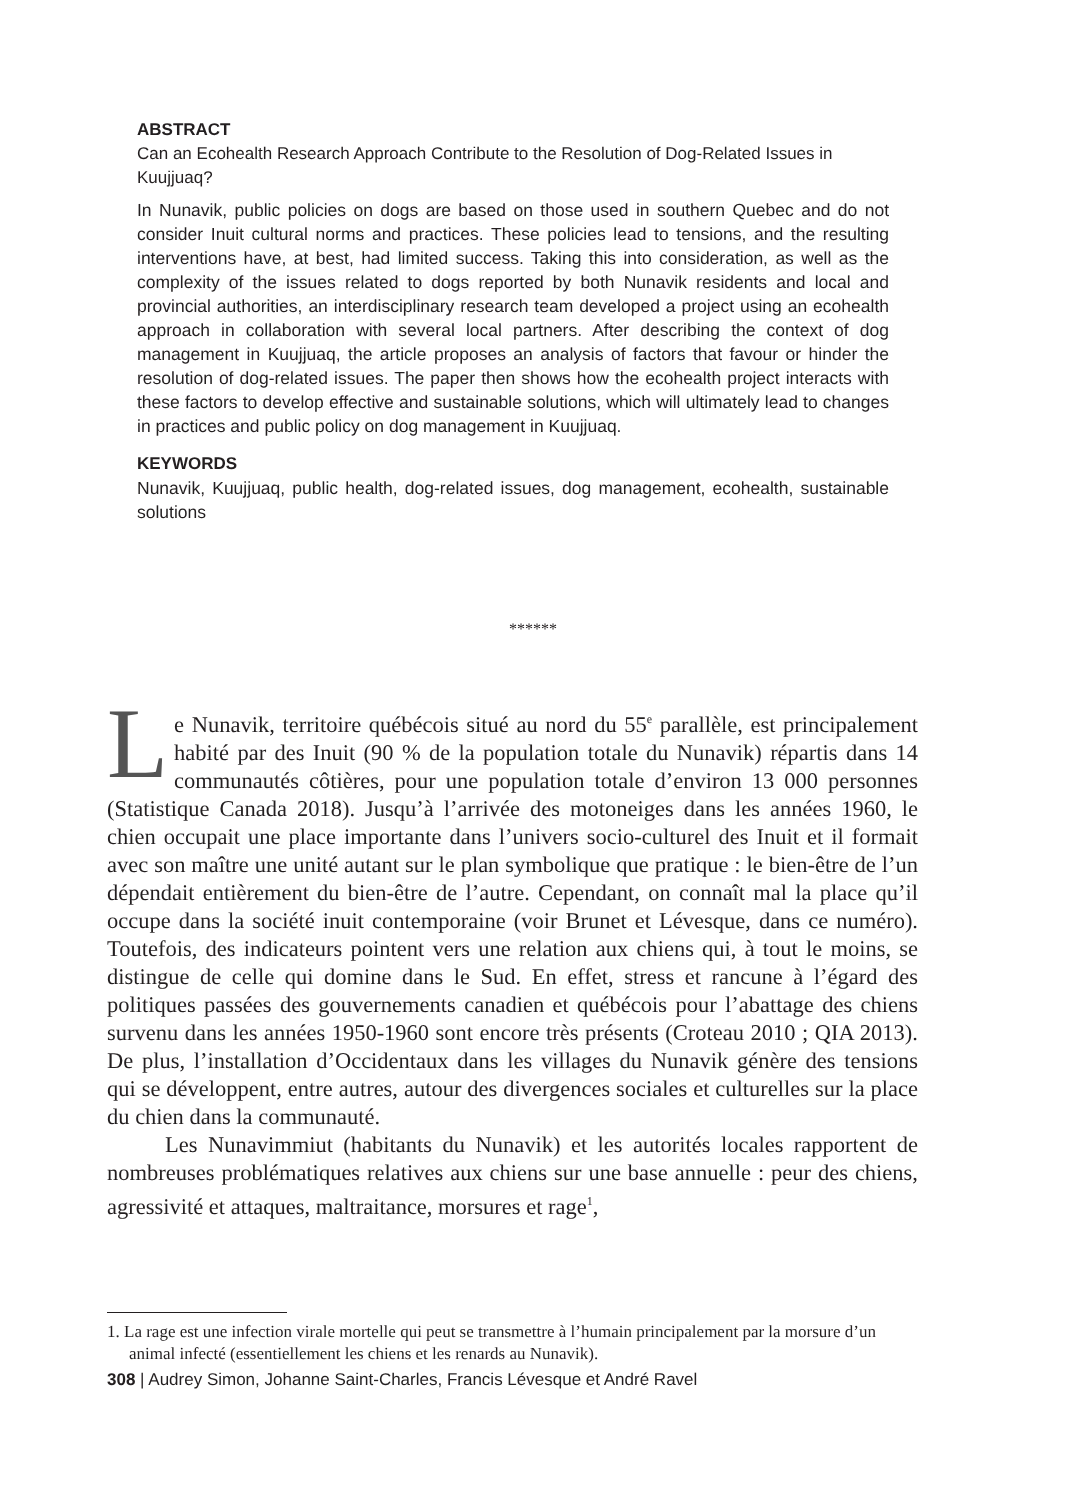ABSTRACT
Can an Ecohealth Research Approach Contribute to the Resolution of Dog-Related Issues in Kuujjuaq?
In Nunavik, public policies on dogs are based on those used in southern Quebec and do not consider Inuit cultural norms and practices. These policies lead to tensions, and the resulting interventions have, at best, had limited success. Taking this into consideration, as well as the complexity of the issues related to dogs reported by both Nunavik residents and local and provincial authorities, an interdisciplinary research team developed a project using an ecohealth approach in collaboration with several local partners. After describing the context of dog management in Kuujjuaq, the article proposes an analysis of factors that favour or hinder the resolution of dog-related issues. The paper then shows how the ecohealth project interacts with these factors to develop effective and sustainable solutions, which will ultimately lead to changes in practices and public policy on dog management in Kuujjuaq.
KEYWORDS
Nunavik, Kuujjuaq, public health, dog-related issues, dog management, ecohealth, sustainable solutions
******
Le Nunavik, territoire québécois situé au nord du 55<sup>e</sup> parallèle, est principalement habité par des Inuit (90 % de la population totale du Nunavik) répartis dans 14 communautés côtières, pour une population totale d’environ 13 000 personnes (Statistique Canada 2018). Jusqu’à l’arrivée des motoneiges dans les années 1960, le chien occupait une place importante dans l’univers socio-culturel des Inuit et il formait avec son maître une unité autant sur le plan symbolique que pratique : le bien-être de l’un dépendait entièrement du bien-être de l’autre. Cependant, on connaît mal la place qu’il occupe dans la société inuit contemporaine (voir Brunet et Lévesque, dans ce numéro). Toutefois, des indicateurs pointent vers une relation aux chiens qui, à tout le moins, se distingue de celle qui domine dans le Sud. En effet, stress et rancune à l’égard des politiques passées des gouvernements canadien et québécois pour l’abattage des chiens survenu dans les années 1950-1960 sont encore très présents (Croteau 2010 ; QIA 2013). De plus, l’installation d’Occidentaux dans les villages du Nunavik génère des tensions qui se développent, entre autres, autour des divergences sociales et culturelles sur la place du chien dans la communauté.
Les Nunavimmiut (habitants du Nunavik) et les autorités locales rapportent de nombreuses problématiques relatives aux chiens sur une base annuelle : peur des chiens, agressivité et attaques, maltraitance, morsures et rage<sup>1</sup>,
1. La rage est une infection virale mortelle qui peut se transmettre à l’humain principalement par la morsure d’un animal infecté (essentiellement les chiens et les renards au Nunavik).
308 | Audrey Simon, Johanne Saint-Charles, Francis Lévesque et André Ravel